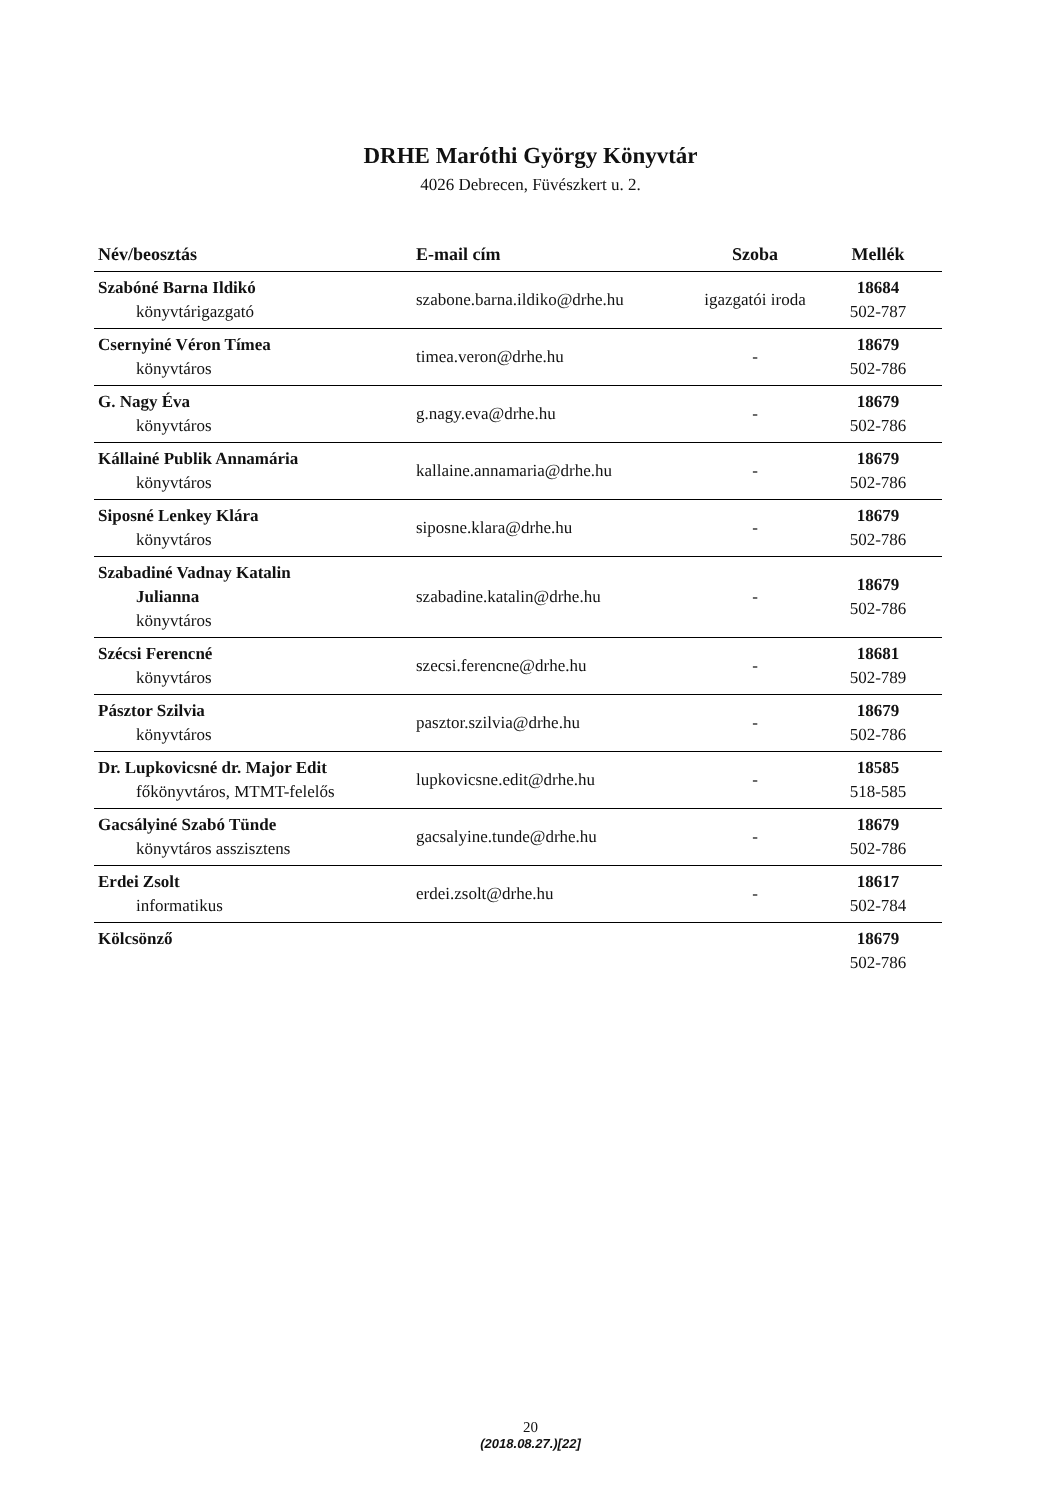DRHE Maróthi György Könyvtár
4026 Debrecen, Füvészkert u. 2.
| Név/beosztás | E-mail cím | Szoba | Mellék |
| --- | --- | --- | --- |
| Szabóné Barna Ildikó könyvtárigazgató | szabone.barna.ildiko@drhe.hu | igazgatói iroda | 18684 502-787 |
| Csernyiné Véron Tímea könyvtáros | timea.veron@drhe.hu | - | 18679 502-786 |
| G. Nagy Éva könyvtáros | g.nagy.eva@drhe.hu | - | 18679 502-786 |
| Kállainé Publik Annamária könyvtáros | kallaine.annamaria@drhe.hu | - | 18679 502-786 |
| Siposné Lenkey Klára könyvtáros | siposne.klara@drhe.hu | - | 18679 502-786 |
| Szabadiné Vadnay Katalin Julianna könyvtáros | szabadine.katalin@drhe.hu | - | 18679 502-786 |
| Szécsi Ferencné könyvtáros | szecsi.ferencne@drhe.hu | - | 18681 502-789 |
| Pásztor Szilvia könyvtáros | pasztor.szilvia@drhe.hu | - | 18679 502-786 |
| Dr. Lupkovicsné dr. Major Edit főkönyvtáros, MTMT-felelős | lupkovicsne.edit@drhe.hu | - | 18585 518-585 |
| Gacsályiné Szabó Tünde könyvtáros asszisztens | gacsalyine.tunde@drhe.hu | - | 18679 502-786 |
| Erdei Zsolt informatikus | erdei.zsolt@drhe.hu | - | 18617 502-784 |
| Kölcsönző | | | 18679 502-786 |
20
(2018.08.27.)[22]